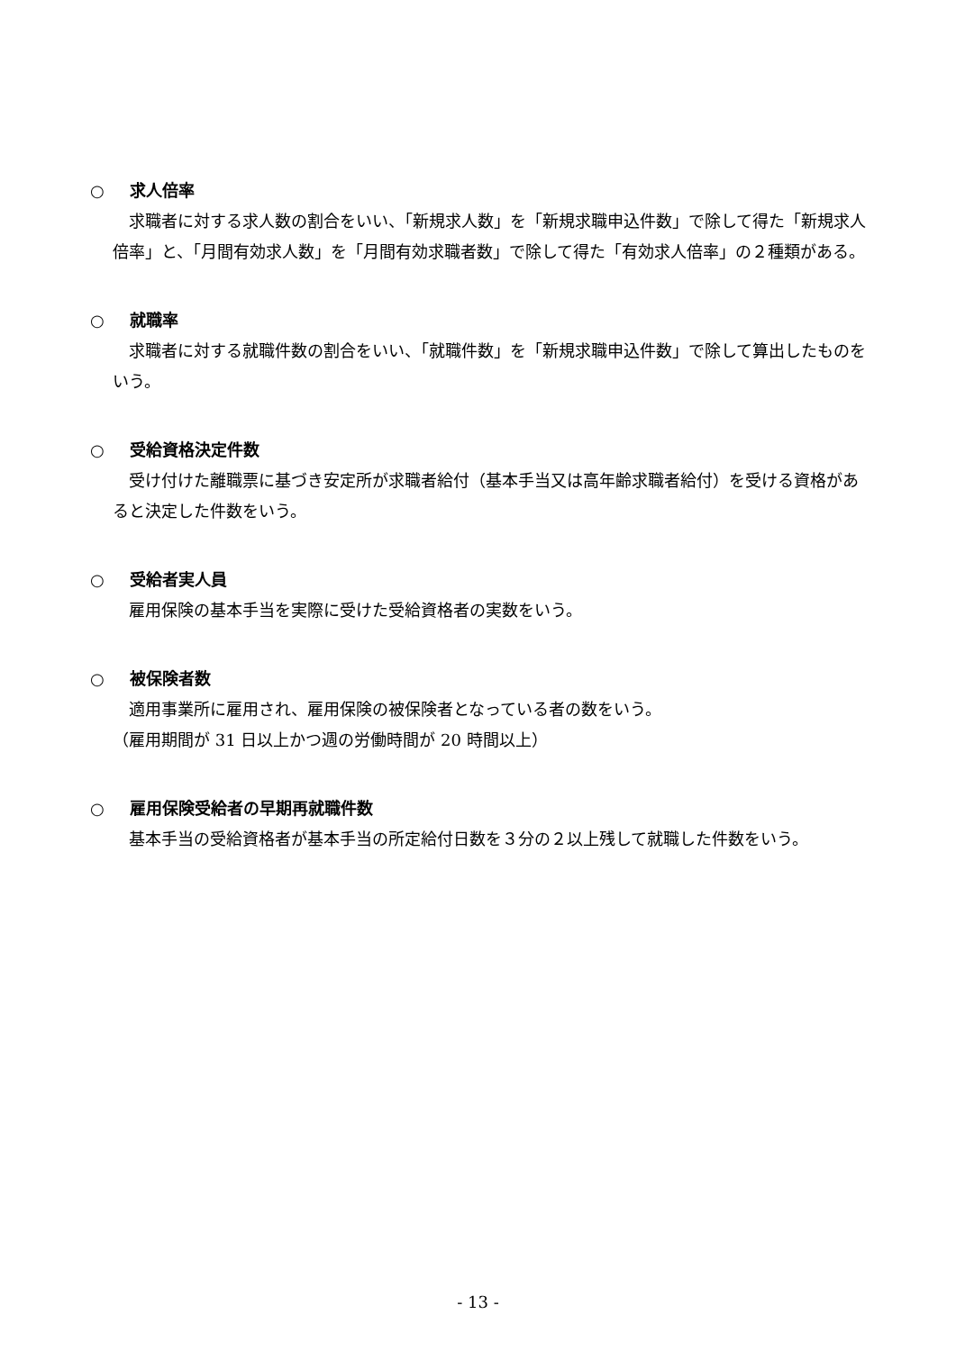○ 求人倍率
求職者に対する求人数の割合をいい、「新規求人数」を「新規求職申込件数」で除して得た「新規求人倍率」と、「月間有効求人数」を「月間有効求職者数」で除して得た「有効求人倍率」の２種類がある。
○ 就職率
求職者に対する就職件数の割合をいい、「就職件数」を「新規求職申込件数」で除して算出したものをいう。
○ 受給資格決定件数
受け付けた離職票に基づき安定所が求職者給付（基本手当又は高年齢求職者給付）を受ける資格があると決定した件数をいう。
○ 受給者実人員
雇用保険の基本手当を実際に受けた受給資格者の実数をいう。
○ 被保険者数
適用事業所に雇用され、雇用保険の被保険者となっている者の数をいう。
（雇用期間が 31 日以上かつ週の労働時間が 20 時間以上）
○ 雇用保険受給者の早期再就職件数
基本手当の受給資格者が基本手当の所定給付日数を３分の２以上残して就職した件数をいう。
- 13 -